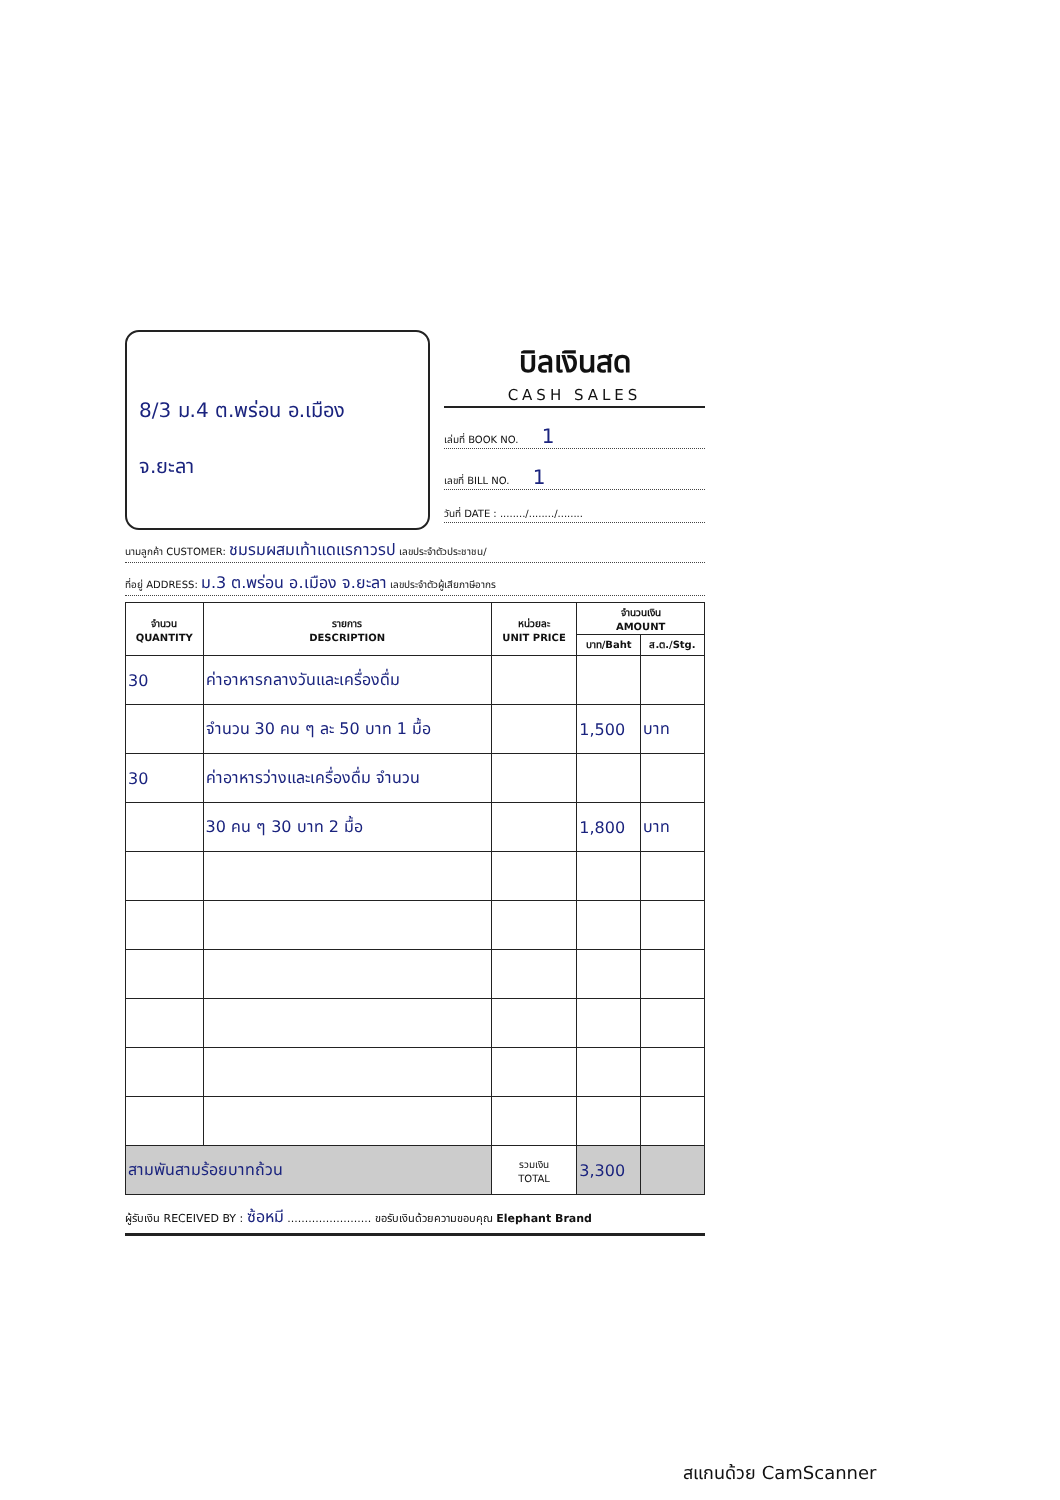8/3 ม.4 ต.พร่อน อ.เมือง
จ.ยะลา
บิลเงินสด
CASH SALES
เล่มที่ BOOK NO. 1
เลขที่ BILL NO. 1
วันที่ DATE : ......../......../........
นามลูกค้า CUSTOMER: ชมรมผสมเท้าแดแรกาวรป เลขประจำตัวประชาชน/
ที่อยู่ ADDRESS: ม.3 ต.พร่อน อ.เมือง จ.ยะลา เลขประจำตัวผู้เสียภาษีอากร
| จำนวน QUANTITY | รายการ DESCRIPTION | หน่วยละ UNIT PRICE | จำนวนเงิน AMOUNT | |
| --- | --- | --- | --- | --- |
| | | | บาท/Baht | ส.ต./Stg. |
| 30 | ค่าอาหารกลางวันและเครื่องดื่ม | | | |
| | จำนวน 30 คน ๆ ละ 50 บาท 1 มื้อ | | 1,500 | บาท |
| 30 | ค่าอาหารว่างและเครื่องดื่ม จำนวน | | | |
| | 30 คน ๆ 30 บาท 2 มื้อ | | 1,800 | บาท |
| สามพันสามร้อยบาทถ้วน | | รวมเงิน TOTAL | 3,300 | |
ผู้รับเงิน RECEIVED BY : ซ้อหมี ........................ ขอรับเงินด้วยความขอบคุณ Elephant Brand
สแกนด้วย CamScanner